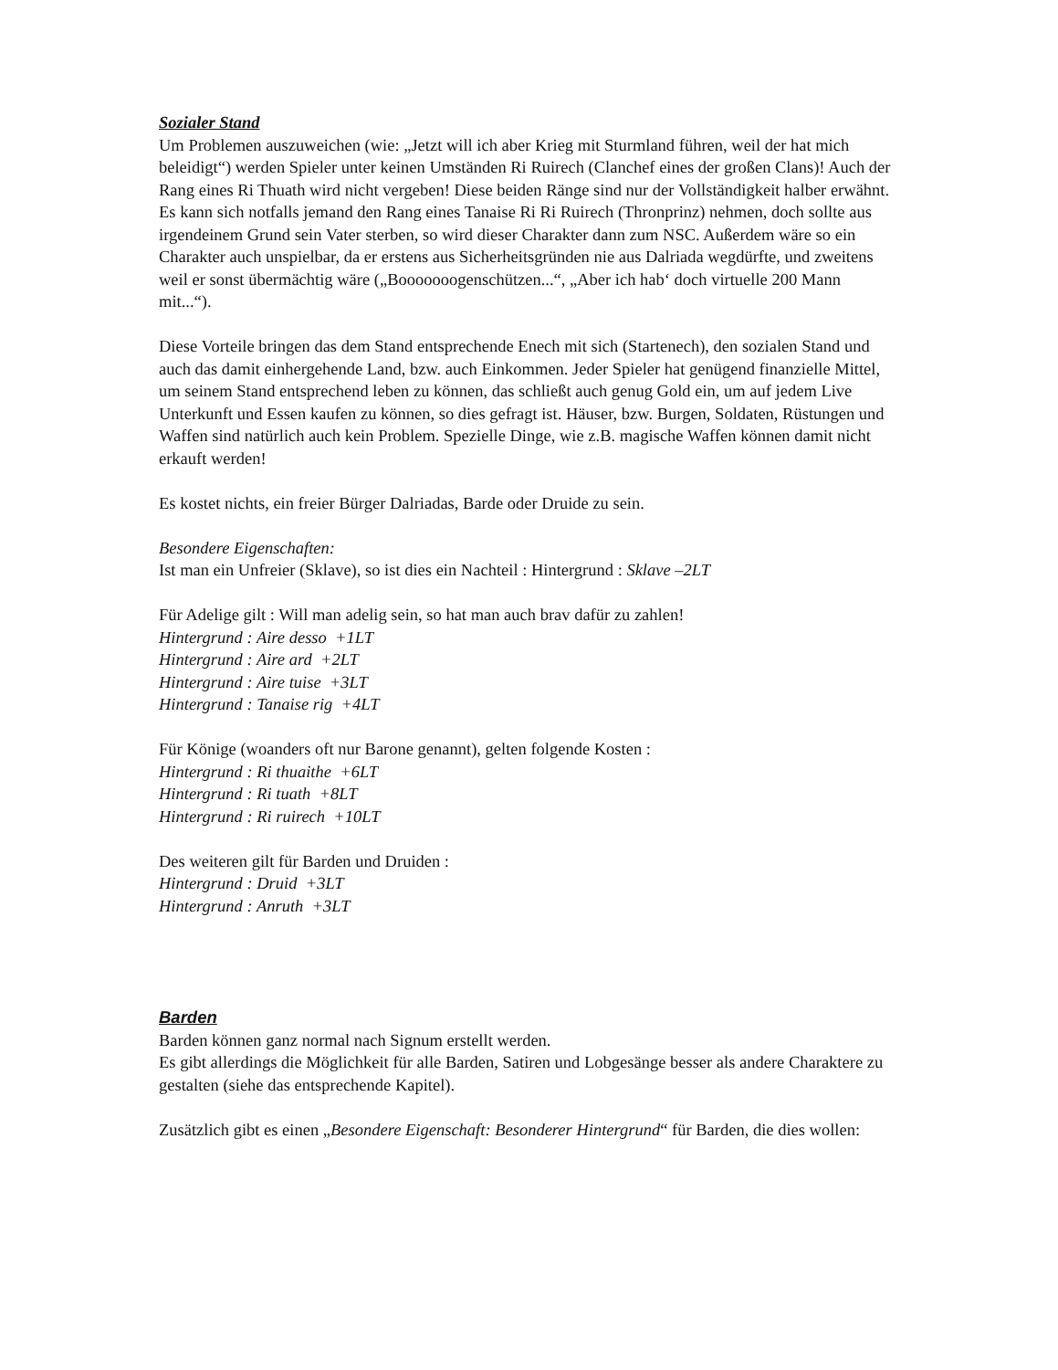Sozialer Stand
Um Problemen auszuweichen (wie: „Jetzt will ich aber Krieg mit Sturmland führen, weil der hat mich beleidigt“) werden Spieler unter keinen Umständen Ri Ruirech (Clanchef eines der großen Clans)! Auch der Rang eines Ri Thuath wird nicht vergeben! Diese beiden Ränge sind nur der Vollständigkeit halber erwähnt. Es kann sich notfalls jemand den Rang eines Tanaise Ri Ri Ruirech (Thronprinz) nehmen, doch sollte aus irgendeinem Grund sein Vater sterben, so wird dieser Charakter dann zum NSC. Außerdem wäre so ein Charakter auch unspielbar, da er erstens aus Sicherheitsgründen nie aus Dalriada wegdürfte, und zweitens weil er sonst übermächtig wäre („Booooooogenschützen...“, „Aber ich hab‘ doch virtuelle 200 Mann mit...“).
Diese Vorteile bringen das dem Stand entsprechende Enech mit sich (Startenech), den sozialen Stand und auch das damit einhergehende Land, bzw. auch Einkommen. Jeder Spieler hat genügend finanzielle Mittel, um seinem Stand entsprechend leben zu können, das schließt auch genug Gold ein, um auf jedem Live Unterkunft und Essen kaufen zu können, so dies gefragt ist. Häuser, bzw. Burgen, Soldaten, Rüstungen und Waffen sind natürlich auch kein Problem. Spezielle Dinge, wie z.B. magische Waffen können damit nicht erkauft werden!
Es kostet nichts, ein freier Bürger Dalriadas, Barde oder Druide zu sein.
Besondere Eigenschaften:
Ist man ein Unfreier (Sklave), so ist dies ein Nachteil : Hintergrund : Sklave –2LT
Für Adelige gilt : Will man adelig sein, so hat man auch brav dafür zu zahlen!
Hintergrund : Aire desso +1LT
Hintergrund : Aire ard +2LT
Hintergrund : Aire tuise +3LT
Hintergrund : Tanaise rig +4LT
Für Könige (woanders oft nur Barone genannt), gelten folgende Kosten :
Hintergrund : Ri thuaithe +6LT
Hintergrund : Ri tuath +8LT
Hintergrund : Ri ruirech +10LT
Des weiteren gilt für Barden und Druiden :
Hintergrund : Druid +3LT
Hintergrund : Anruth +3LT
Barden
Barden können ganz normal nach Signum erstellt werden.
Es gibt allerdings die Möglichkeit für alle Barden, Satiren und Lobgesänge besser als andere Charaktere zu gestalten (siehe das entsprechende Kapitel).
Zusätzlich gibt es einen „Besondere Eigenschaft: Besonderer Hintergrund“ für Barden, die dies wollen: